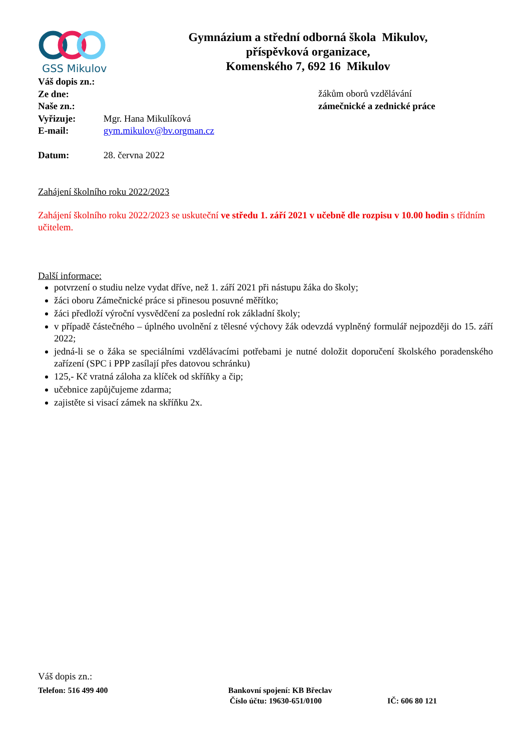GSS Mikulov
Gymnázium a střední odborná škola Mikulov,
příspěvková organizace,
Komenského 7, 692 16 Mikulov
Váš dopis zn.:
Ze dne:
Naše zn.:
Vyřizuje: Mgr. Hana Mikulíková
E-mail: gym.mikulov@bv.orgman.cz
Datum: 28. června 2022
žákům oborů vzdělávání
zámečnické a zednické práce
Zahájení školního roku 2022/2023
Zahájení školního roku 2022/2023 se uskuteční ve středu 1. září 2021 v učebně dle rozpisu v 10.00 hodin s třídním učitelem.
Další informace:
potvrzení o studiu nelze vydat dříve, než 1. září 2021 při nástupu žáka do školy;
žáci oboru Zámečnické práce si přinesou posuvné měřítko;
žáci předloží výroční vysvědčení za poslední rok základní školy;
v případě částečného – úplného uvolnění z tělesné výchovy žák odevzdá vyplněný formulář nejpozději do 15. září 2022;
jedná-li se o žáka se speciálními vzdělávacími potřebami je nutné doložit doporučení školského poradenského zařízení (SPC i PPP zasílají přes datovou schránku)
125,- Kč vratná záloha za klíček od skříňky a čip;
učebnice zapůjčujeme zdarma;
zajistěte si visací zámek na skříňku 2x.
Váš dopis zn.:
Telefon: 516 499 400 Bankovní spojení: KB Břeclav
Číslo účtu: 19630-651/0100 IČ: 606 80 121